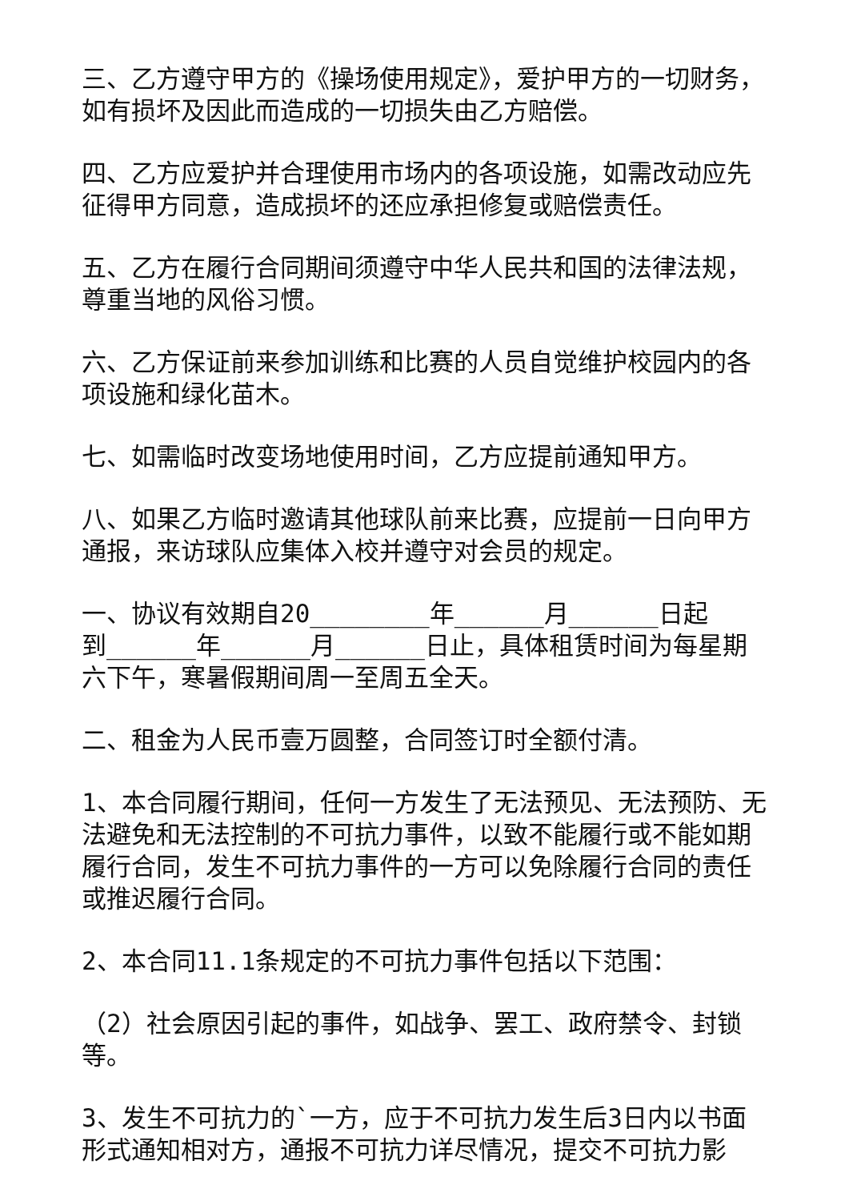三、乙方遵守甲方的《操场使用规定》，爱护甲方的一切财务，如有损坏及因此而造成的一切损失由乙方赔偿。
四、乙方应爱护并合理使用市场内的各项设施，如需改动应先征得甲方同意，造成损坏的还应承担修复或赔偿责任。
五、乙方在履行合同期间须遵守中华人民共和国的法律法规，尊重当地的风俗习惯。
六、乙方保证前来参加训练和比赛的人员自觉维护校园内的各项设施和绿化苗木。
七、如需临时改变场地使用时间，乙方应提前通知甲方。
八、如果乙方临时邀请其他球队前来比赛，应提前一日向甲方通报，来访球队应集体入校并遵守对会员的规定。
一、协议有效期自20________年______月______日起
到______年______月______日止，具体租赁时间为每星期六下午，寒暑假期间周一至周五全天。
二、租金为人民币壹万圆整，合同签订时全额付清。
1、本合同履行期间，任何一方发生了无法预见、无法预防、无法避免和无法控制的不可抗力事件，以致不能履行或不能如期履行合同，发生不可抗力事件的一方可以免除履行合同的责任或推迟履行合同。
2、本合同11.1条规定的不可抗力事件包括以下范围：
（2）社会原因引起的事件，如战争、罢工、政府禁令、封锁等。
3、发生不可抗力的`一方，应于不可抗力发生后3日内以书面形式通知相对方，通报不可抗力详尽情况，提交不可抗力影